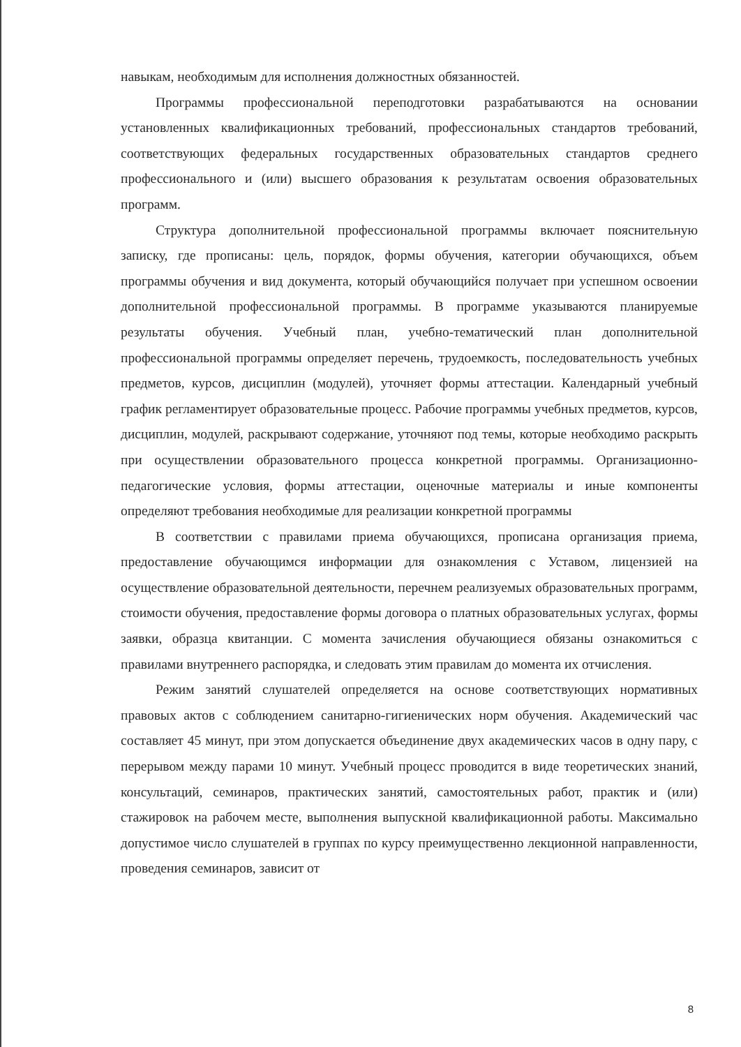навыкам, необходимым для исполнения должностных обязанностей.
Программы профессиональной переподготовки разрабатываются на основании установленных квалификационных требований, профессиональных стандартов требований, соответствующих федеральных государственных образовательных стандартов среднего профессионального и (или) высшего образования к результатам освоения образовательных программ.
Структура дополнительной профессиональной программы включает пояснительную записку, где прописаны: цель, порядок, формы обучения, категории обучающихся, объем программы обучения и вид документа, который обучающийся получает при успешном освоении дополнительной профессиональной программы. В программе указываются планируемые результаты обучения. Учебный план, учебно-тематический план дополнительной профессиональной программы определяет перечень, трудоемкость, последовательность учебных предметов, курсов, дисциплин (модулей), уточняет формы аттестации. Календарный учебный график регламентирует образовательные процесс. Рабочие программы учебных предметов, курсов, дисциплин, модулей, раскрывают содержание, уточняют под темы, которые необходимо раскрыть при осуществлении образовательного процесса конкретной программы. Организационно-педагогические условия, формы аттестации, оценочные материалы и иные компоненты определяют требования необходимые для реализации конкретной программы
В соответствии с правилами приема обучающихся, прописана организация приема, предоставление обучающимся информации для ознакомления с Уставом, лицензией на осуществление образовательной деятельности, перечнем реализуемых образовательных программ, стоимости обучения, предоставление формы договора о платных образовательных услугах, формы заявки, образца квитанции. С момента зачисления обучающиеся обязаны ознакомиться с правилами внутреннего распорядка, и следовать этим правилам до момента их отчисления.
Режим занятий слушателей определяется на основе соответствующих нормативных правовых актов с соблюдением санитарно-гигиенических норм обучения. Академический час составляет 45 минут, при этом допускается объединение двух академических часов в одну пару, с перерывом между парами 10 минут. Учебный процесс проводится в виде теоретических знаний, консультаций, семинаров, практических занятий, самостоятельных работ, практик и (или) стажировок на рабочем месте, выполнения выпускной квалификационной работы. Максимально допустимое число слушателей в группах по курсу преимущественно лекционной направленности, проведения семинаров, зависит от
8